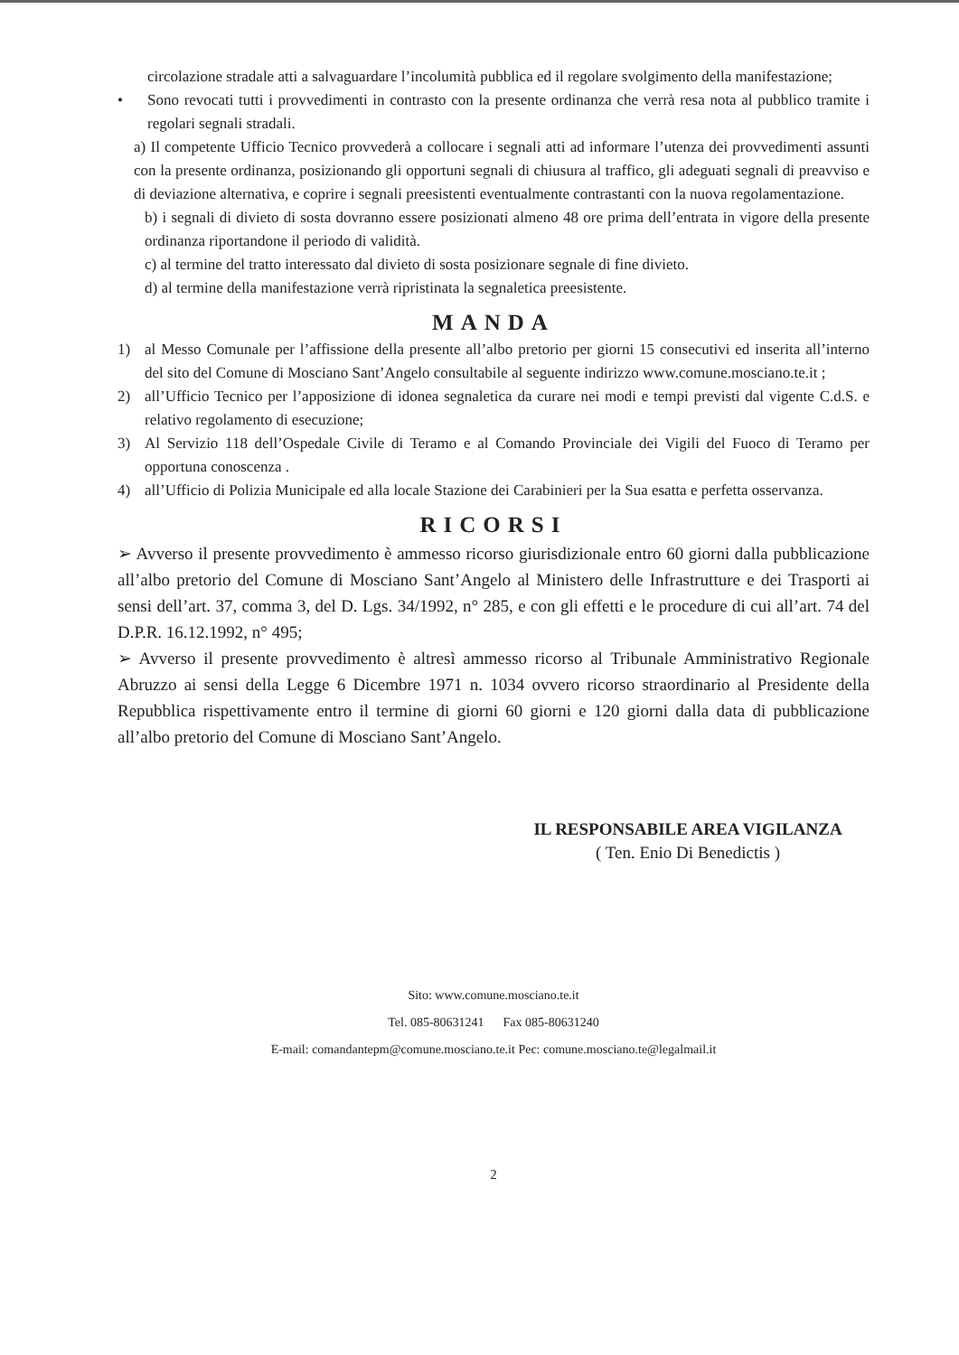circolazione stradale atti a salvaguardare l’incolumità pubblica ed il regolare svolgimento della manifestazione;
• Sono revocati tutti i provvedimenti in contrasto con la presente ordinanza che verrà resa nota al pubblico tramite i regolari segnali stradali.
a) Il competente Ufficio Tecnico provvederà a collocare i segnali atti ad informare l’utenza dei provvedimenti assunti con la presente ordinanza, posizionando gli opportuni segnali di chiusura al traffico, gli adeguati segnali di preavviso e di deviazione alternativa, e coprire i segnali preesistenti eventualmente contrastanti con la nuova regolamentazione.
b) i segnali di divieto di sosta dovranno essere posizionati almeno 48 ore prima dell’entrata in vigore della presente ordinanza riportandone il periodo di validità.
c) al termine del tratto interessato dal divieto di sosta posizionare segnale di fine divieto.
d) al termine della manifestazione verrà ripristinata la segnaletica preesistente.
MANDA
1) al Messo Comunale per l’affissione della presente all’albo pretorio per giorni 15 consecutivi ed inserita all’interno del sito del Comune di Mosciano Sant’Angelo consultabile al seguente indirizzo www.comune.mosciano.te.it ;
2) all’Ufficio Tecnico per l’apposizione di idonea segnaletica da curare nei modi e tempi previsti dal vigente C.d.S. e relativo regolamento di esecuzione;
3) Al Servizio 118 dell’Ospedale Civile di Teramo e al Comando Provinciale dei Vigili del Fuoco di Teramo per opportuna conoscenza .
4) all’Ufficio di Polizia Municipale ed alla locale Stazione dei Carabinieri per la Sua esatta e perfetta osservanza.
RICORSI
➢ Avverso il presente provvedimento è ammesso ricorso giurisdizionale entro 60 giorni dalla pubblicazione all’albo pretorio del Comune di Mosciano Sant’Angelo al Ministero delle Infrastrutture e dei Trasporti ai sensi dell’art. 37, comma 3, del D. Lgs. 34/1992, n° 285, e con gli effetti e le procedure di cui all’art. 74 del D.P.R. 16.12.1992, n° 495;
➢ Avverso il presente provvedimento è altresì ammesso ricorso al Tribunale Amministrativo Regionale Abruzzo ai sensi della Legge 6 Dicembre 1971 n. 1034 ovvero ricorso straordinario al Presidente della Repubblica rispettivamente entro il termine di giorni 60 giorni e 120 giorni dalla data di pubblicazione all’albo pretorio del Comune di Mosciano Sant’Angelo.
IL RESPONSABILE AREA VIGILANZA
( Ten. Enio Di Benedictis )
Sito: www.comune.mosciano.te.it
Tel. 085-80631241 Fax 085-80631240
E-mail: comandantepm@comune.mosciano.te.it Pec: comune.mosciano.te@legalmail.it
2